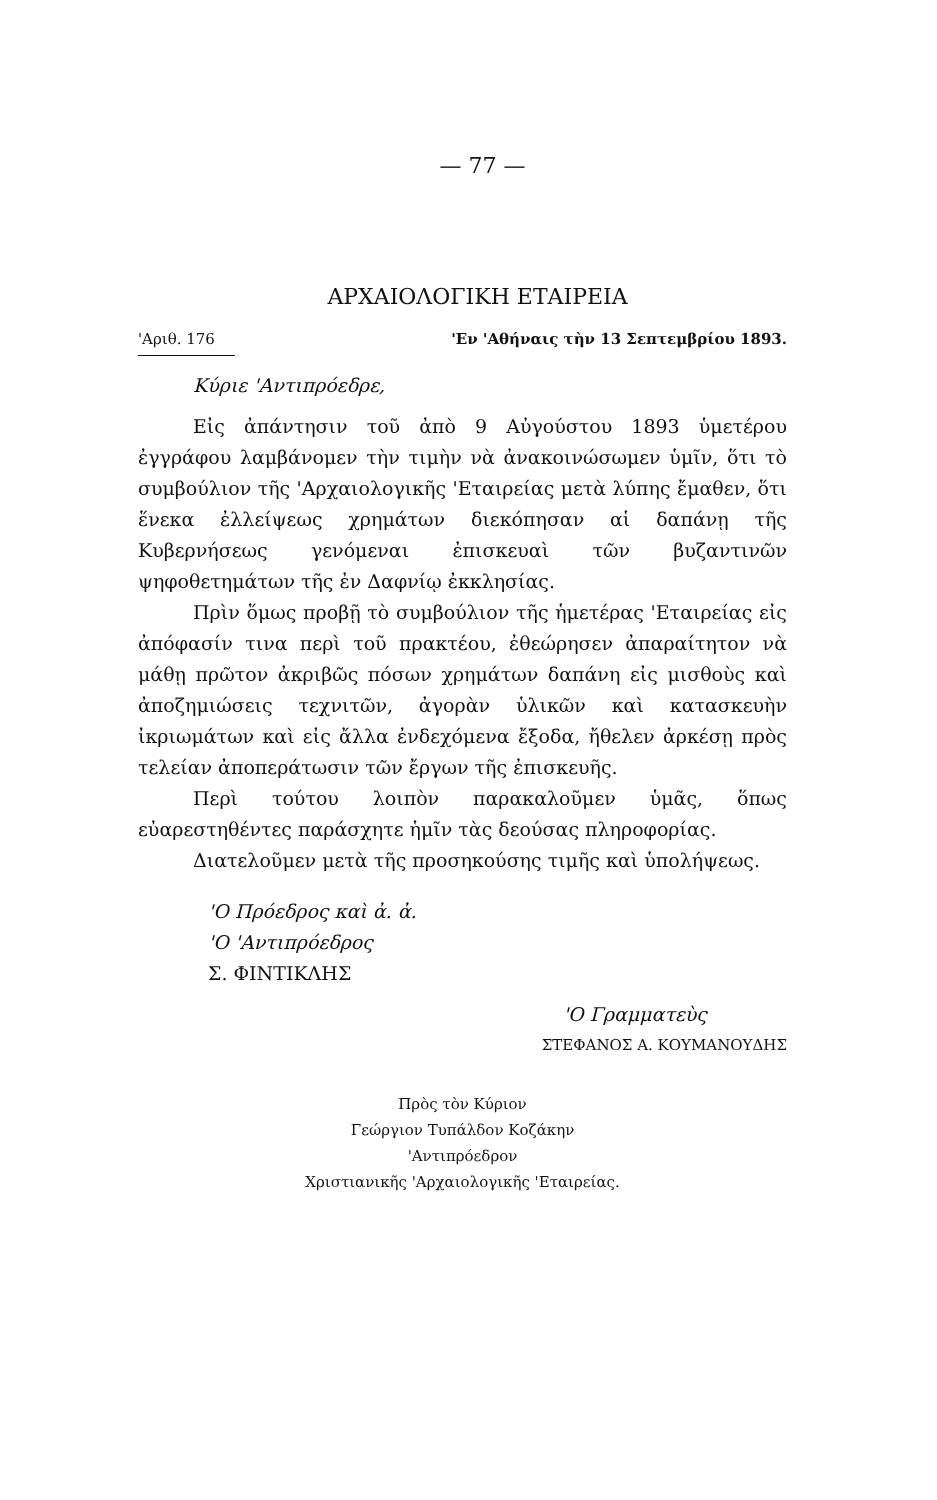— 77 —
ΑΡΧΑΙΟΛΟΓΙΚΗ ΕΤΑΙΡΕΙΑ
'Αριθ. 176 'Εν 'Αθήναις τὴν 13 Σεπτεμβρίου 1893.
Κύριε 'Αντιπρόεδρε,
Εἰς ἀπάντησιν τοῦ ἀπὸ 9 Αὐγούστου 1893 ὑμετέρου ἐγγράφου λαμβάνομεν τὴν τιμὴν νὰ ἀνακοινώσωμεν ὑμῖν, ὅτι τὸ συμβούλιον τῆς 'Αρχαιολογικῆς 'Εταιρείας μετὰ λύπης ἔμαθεν, ὅτι ἕνεκα ἐλλείψεως χρημάτων διεκόπησαν αἱ δαπάνῃ τῆς Κυβερνήσεως γενόμεναι ἐπισκευαὶ τῶν βυζαντινῶν ψηφοθετημάτων τῆς ἐν Δαφνίῳ ἐκκλησίας.
Πρὶν ὅμως προβῇ τὸ συμβούλιον τῆς ἡμετέρας 'Εταιρείας εἰς ἀπόφασίν τινα περὶ τοῦ πρακτέου, ἐθεώρησεν ἀπαραίτητον νὰ μάθῃ πρῶτον ἀκριβῶς πόσων χρημάτων δαπάνη εἰς μισθοὺς καὶ ἀποζημιώσεις τεχνιτῶν, ἀγορὰν ὑλικῶν καὶ κατασκευὴν ἰκριωμάτων καὶ εἰς ἄλλα ἐνδεχόμενα ἔξοδα, ἤθελεν ἀρκέσῃ πρὸς τελείαν ἀποπεράτωσιν τῶν ἔργων τῆς ἐπισκευῆς.
Περὶ τούτου λοιπὸν παρακαλοῦμεν ὑμᾶς, ὅπως εὐαρεστηθέντες παράσχητε ἡμῖν τὰς δεούσας πληροφορίας.
Διατελοῦμεν μετὰ τῆς προσηκούσης τιμῆς καὶ ὑπολήψεως.
'Ο Πρόεδρος καὶ ἀ. ἀ.
'Ο 'Αντιπρόεδρος
Σ. ΦΙΝΤΙΚΛΗΣ
'Ο Γραμματεὺς
ΣΤΕΦΑΝΟΣ Α. ΚΟΥΜΑΝΟΥΔΗΣ
Πρὸς τὸν Κύριον
Γεώργιον Τυπάλδον Κοζάκην
'Αντιπρόεδρον
Χριστιανικῆς 'Αρχαιολογικῆς 'Εταιρείας.